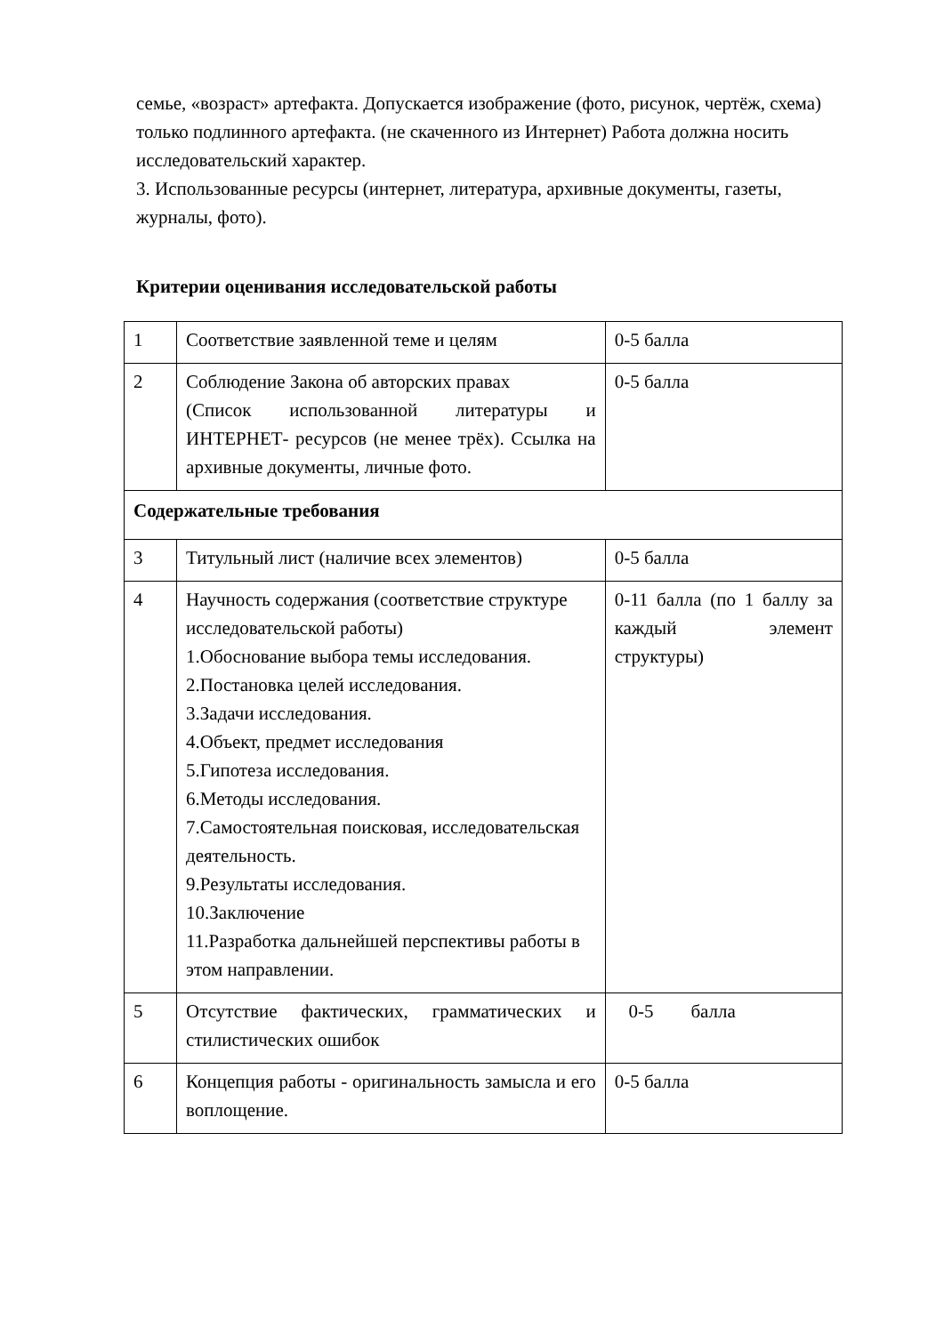семье, «возраст» артефакта. Допускается изображение (фото, рисунок, чертёж, схема) только подлинного артефакта. (не скаченного из Интернет) Работа должна носить исследовательский характер.
3. Использованные ресурсы (интернет, литература, архивные документы, газеты, журналы, фото).
Критерии оценивания исследовательской работы
| 1 | Соответствие заявленной теме и целям | 0-5 балла |
| 2 | Соблюдение Закона об авторских правах (Список использованной литературы и ИНТЕРНЕТ- ресурсов (не менее трёх). Ссылка на архивные документы, личные фото. | 0-5 балла |
| Содержательные требования | | |
| 3 | Титульный лист (наличие всех элементов) | 0-5 балла |
| 4 | Научность содержания (соответствие структуре исследовательской работы) 1.Обоснование выбора темы исследования. 2.Постановка целей исследования. 3.Задачи исследования. 4.Объект, предмет исследования 5.Гипотеза исследования. 6.Методы исследования. 7.Самостоятельная поисковая, исследовательская деятельность. 9.Результаты исследования. 10.Заключение 11.Разработка дальнейшей перспективы работы в этом направлении. | 0-11 балла (по 1 баллу за каждый элемент структуры) |
| 5 | Отсутствие фактических, грамматических и стилистических ошибок | 0-5 балла |
| 6 | Концепция работы - оригинальность замысла и его воплощение. | 0-5 балла |